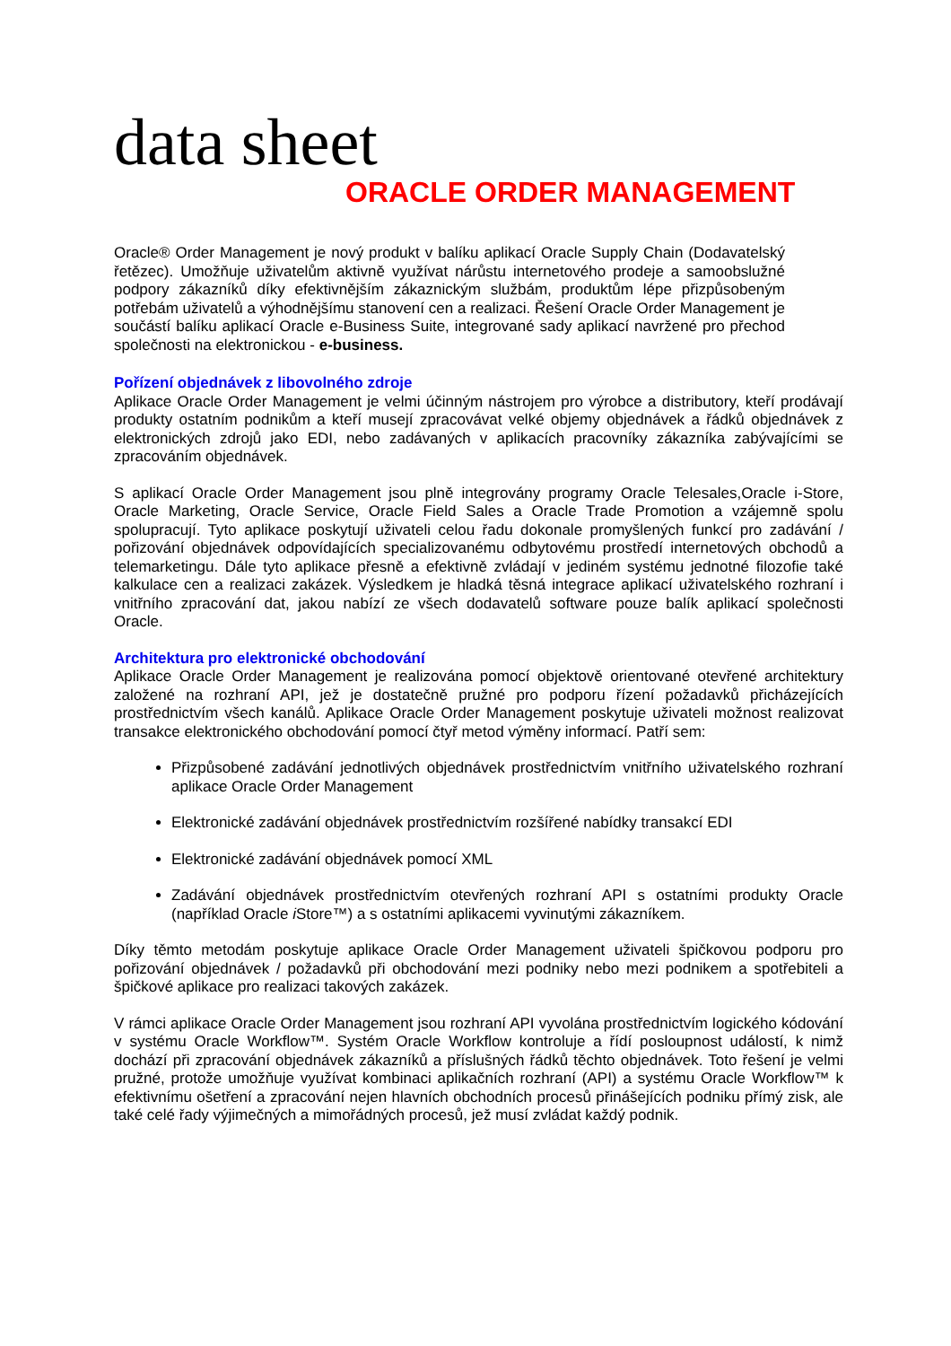data sheet
ORACLE ORDER MANAGEMENT
Oracle® Order Management je nový produkt v balíku aplikací Oracle Supply Chain (Dodavatelský řetězec). Umožňuje uživatelům aktivně využívat nárůstu internetového prodeje a samoobslužné podpory zákazníků díky efektivnějším zákaznickým službám, produktům lépe přizpůsobeným potřebám uživatelů a výhodnějšímu stanovení cen a realizaci. Řešení Oracle Order Management je součástí balíku aplikací Oracle e-Business Suite, integrované sady aplikací navržené pro přechod společnosti na elektronickou - e-business.
Pořízení objednávek z libovolného zdroje
Aplikace Oracle Order Management je velmi účinným nástrojem pro výrobce a distributory, kteří prodávají produkty ostatním podnikům a kteří musejí zpracovávat velké objemy objednávek a řádků objednávek z elektronických zdrojů jako EDI, nebo zadávaných v aplikacích pracovníky zákazníka zabývajícími se zpracováním objednávek.
S aplikací Oracle Order Management jsou plně integrovány programy Oracle Telesales,Oracle i-Store, Oracle Marketing, Oracle Service, Oracle Field Sales a Oracle Trade Promotion a vzájemně spolu spolupracují. Tyto aplikace poskytují uživateli celou řadu dokonale promyšlených funkcí pro zadávání / pořizování objednávek odpovídajících specializovanému odbytovému prostředí internetových obchodů a telemarketingu. Dále tyto aplikace přesně a efektivně zvládají v jediném systému jednotné filozofie také kalkulace cen a realizaci zakázek. Výsledkem je hladká těsná integrace aplikací uživatelského rozhraní i vnitřního zpracování dat, jakou nabízí ze všech dodavatelů software pouze balík aplikací společnosti Oracle.
Architektura pro elektronické obchodování
Aplikace Oracle Order Management je realizována pomocí objektově orientované otevřené architektury založené na rozhraní API, jež je dostatečně pružné pro podporu řízení požadavků přicházejících prostřednictvím všech kanálů. Aplikace Oracle Order Management poskytuje uživateli možnost realizovat transakce elektronického obchodování pomocí čtyř metod výměny informací. Patří sem:
Přizpůsobené zadávání jednotlivých objednávek prostřednictvím vnitřního uživatelského rozhraní aplikace Oracle Order Management
Elektronické zadávání objednávek prostřednictvím rozšířené nabídky transakcí EDI
Elektronické zadávání objednávek pomocí XML
Zadávání objednávek prostřednictvím otevřených rozhraní API s ostatními produkty Oracle (například Oracle i Store™) a s ostatními aplikacemi vyvinutými zákazníkem.
Díky těmto metodám poskytuje aplikace Oracle Order Management uživateli špičkovou podporu pro pořizování objednávek / požadavků při obchodování mezi podniky nebo mezi podnikem a spotřebiteli a špičkové aplikace pro realizaci takových zakázek.
V rámci aplikace Oracle Order Management jsou rozhraní API vyvolána prostřednictvím logického kódování v systému Oracle Workflow™. Systém Oracle Workflow kontroluje a řídí posloupnost událostí, k nimž dochází při zpracování objednávek zákazníků a příslušných řádků těchto objednávek. Toto řešení je velmi pružné, protože umožňuje využívat kombinaci aplikačních rozhraní (API) a systému Oracle Workflow™ k efektivnímu ošetření a zpracování nejen hlavních obchodních procesů přinášejících podniku přímý zisk, ale také celé řady výjimečných a mimořádných procesů, jež musí zvládat každý podnik.